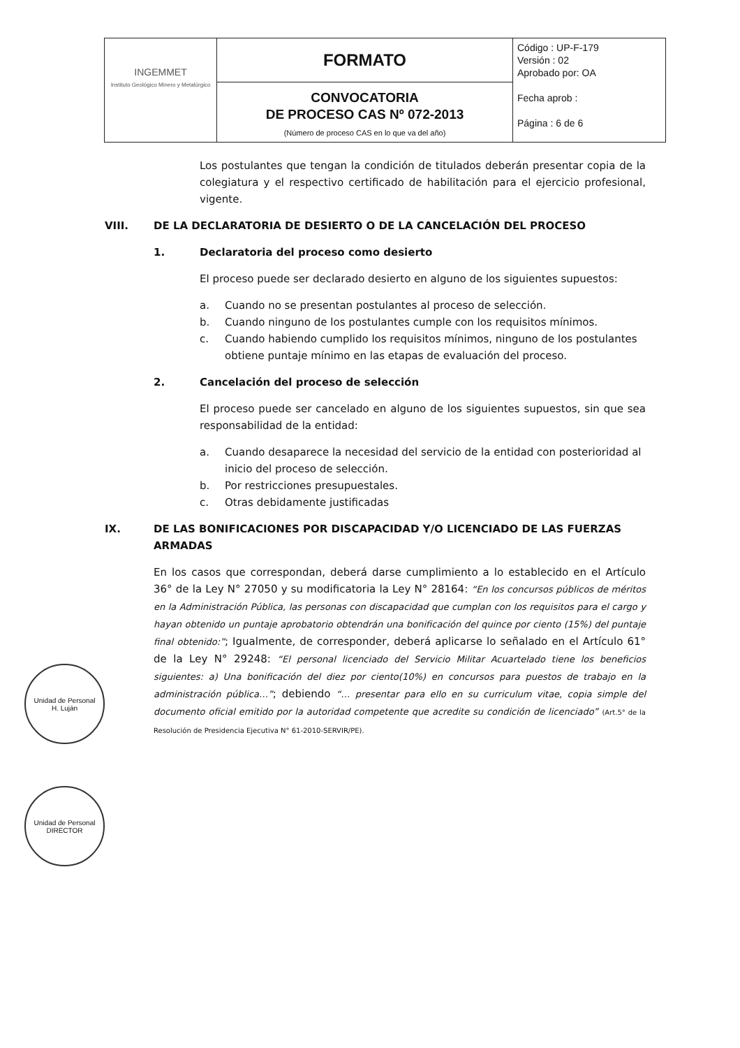| INGEMMET Instituto Geológico Minero y Metalúrgico | FORMATO | Código : UP-F-179 Versión : 02 Aprobado por: OA Fecha aprob : Página : 6 de 6 |
| | CONVOCATORIA DE PROCESO CAS Nº 072-2013 (Número de proceso CAS en lo que va del año) | |
Los postulantes que tengan la condición de titulados deberán presentar copia de la colegiatura y el respectivo certificado de habilitación para el ejercicio profesional, vigente.
VIII. DE LA DECLARATORIA DE DESIERTO O DE LA CANCELACIÓN DEL PROCESO
1. Declaratoria del proceso como desierto
El proceso puede ser declarado desierto en alguno de los siguientes supuestos:
a. Cuando no se presentan postulantes al proceso de selección.
b. Cuando ninguno de los postulantes cumple con los requisitos mínimos.
c. Cuando habiendo cumplido los requisitos mínimos, ninguno de los postulantes obtiene puntaje mínimo en las etapas de evaluación del proceso.
2. Cancelación del proceso de selección
El proceso puede ser cancelado en alguno de los siguientes supuestos, sin que sea responsabilidad de la entidad:
a. Cuando desaparece la necesidad del servicio de la entidad con posterioridad al inicio del proceso de selección.
b. Por restricciones presupuestales.
c. Otras debidamente justificadas
IX. DE LAS BONIFICACIONES POR DISCAPACIDAD Y/O LICENCIADO DE LAS FUERZAS ARMADAS
En los casos que correspondan, deberá darse cumplimiento a lo establecido en el Artículo 36° de la Ley N° 27050 y su modificatoria la Ley N° 28164: “En los concursos públicos de méritos en la Administración Pública, las personas con discapacidad que cumplan con los requisitos para el cargo y hayan obtenido un puntaje aprobatorio obtendrán una bonificación del quince por ciento (15%) del puntaje final obtenido:”; Igualmente, de corresponder, deberá aplicarse lo señalado en el Artículo 61° de la Ley N° 29248: “El personal licenciado del Servicio Militar Acuartelado tiene los beneficios siguientes: a) Una bonificación del diez por ciento(10%) en concursos para puestos de trabajo en la administración pública…”; debiendo “… presentar para ello en su curriculum vitae, copia simple del documento oficial emitido por la autoridad competente que acredite su condición de licenciado” (Art.5° de la Resolución de Presidencia Ejecutiva N° 61-2010-SERVIR/PE).
Unidad de Personal
H. Luján
Unidad de Personal
DIRECTOR